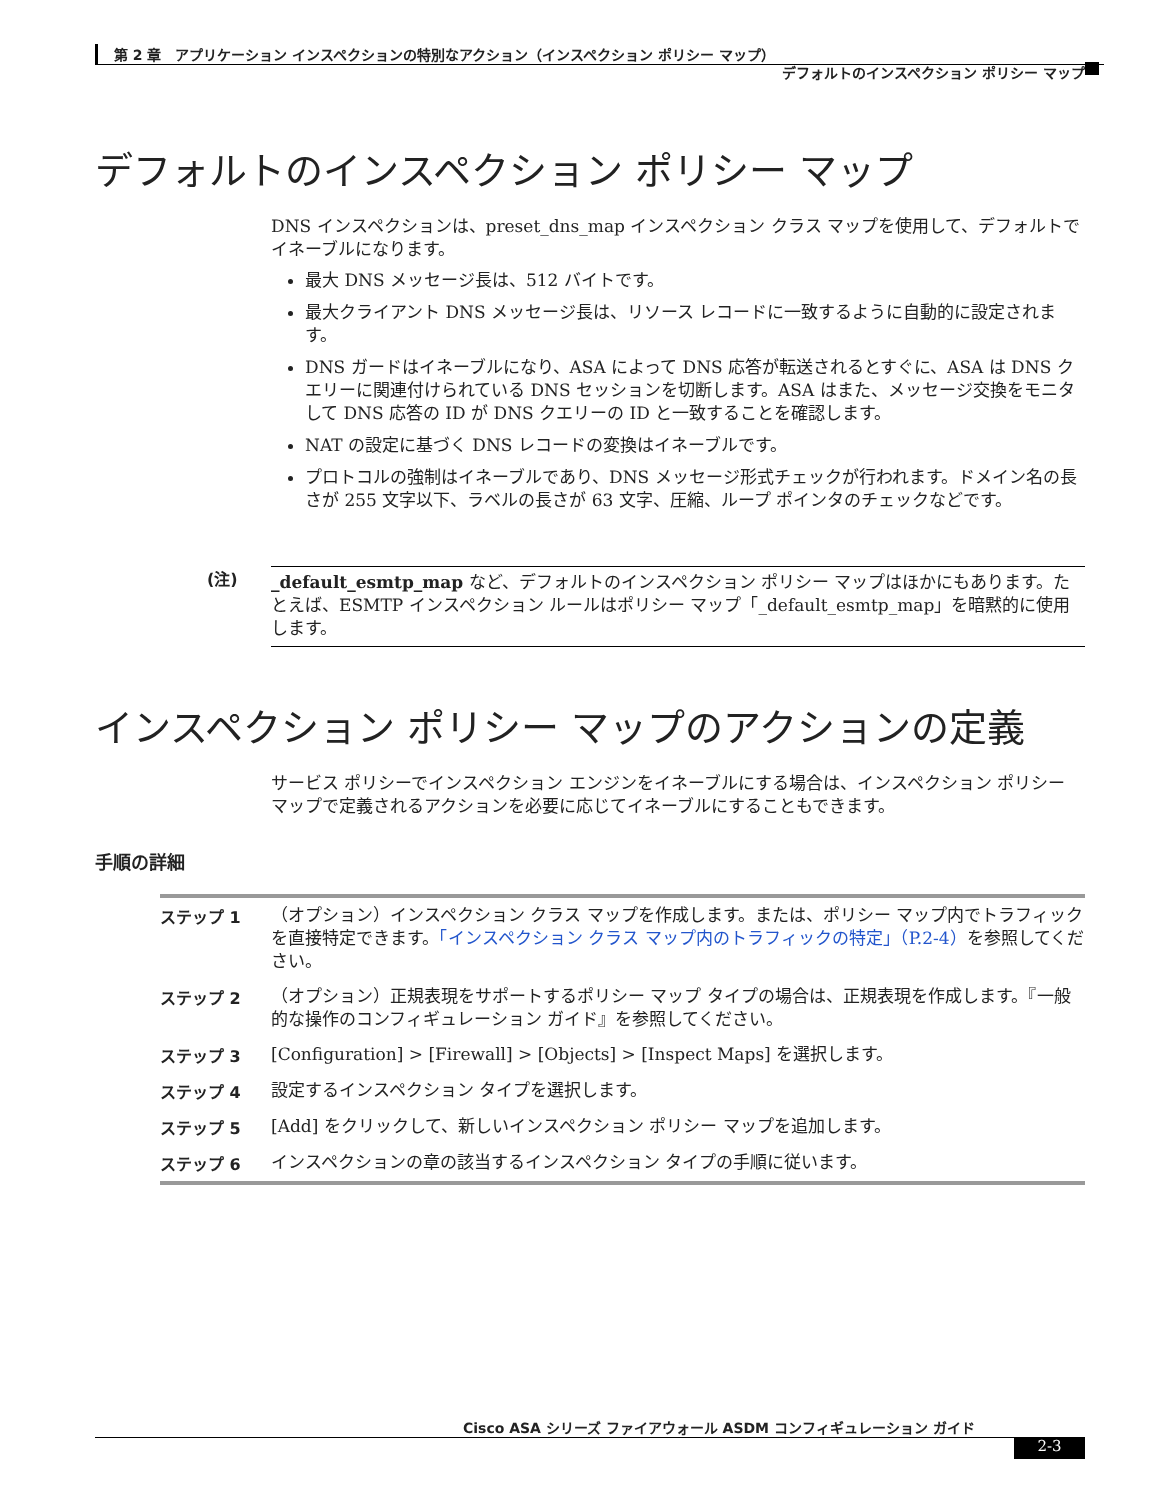第 2 章　アプリケーション インスペクションの特別なアクション（インスペクション ポリシー マップ）
デフォルトのインスペクション ポリシー マップ
デフォルトのインスペクション ポリシー マップ
DNS インスペクションは、preset_dns_map インスペクション クラス マップを使用して、デフォルトでイネーブルになります。
最大 DNS メッセージ長は、512 バイトです。
最大クライアント DNS メッセージ長は、リソース レコードに一致するように自動的に設定されます。
DNS ガードはイネーブルになり、ASA によって DNS 応答が転送されるとすぐに、ASA は DNS クエリーに関連付けられている DNS セッションを切断します。ASA はまた、メッセージ交換をモニタして DNS 応答の ID が DNS クエリーの ID と一致することを確認します。
NAT の設定に基づく DNS レコードの変換はイネーブルです。
プロトコルの強制はイネーブルであり、DNS メッセージ形式チェックが行われます。ドメイン名の長さが 255 文字以下、ラベルの長さが 63 文字、圧縮、ループ ポインタのチェックなどです。
(注)
_default_esmtp_map など、デフォルトのインスペクション ポリシー マップはほかにもあります。たとえば、ESMTP インスペクション ルールはポリシー マップ「_default_esmtp_map」を暗黙的に使用します。
インスペクション ポリシー マップのアクションの定義
サービス ポリシーでインスペクション エンジンをイネーブルにする場合は、インスペクション ポリシー マップで定義されるアクションを必要に応じてイネーブルにすることもできます。
手順の詳細
| ステップ 1 | （オプション）インスペクション クラス マップを作成します。または、ポリシー マップ内でトラフィックを直接特定できます。 「インスペクション クラス マップ内のトラフィックの特定」（P.2-4） を参照してください。 |
| ステップ 2 | （オプション）正規表現をサポートするポリシー マップ タイプの場合は、正規表現を作成します。『一般的な操作のコンフィギュレーション ガイド』を参照してください。 |
| ステップ 3 | [Configuration] > [Firewall] > [Objects] > [Inspect Maps] を選択します。 |
| ステップ 4 | 設定するインスペクション タイプを選択します。 |
| ステップ 5 | [Add] をクリックして、新しいインスペクション ポリシー マップを追加します。 |
| ステップ 6 | インスペクションの章の該当するインスペクション タイプの手順に従います。 |
Cisco ASA シリーズ ファイアウォール ASDM コンフィギュレーション ガイド
2-3